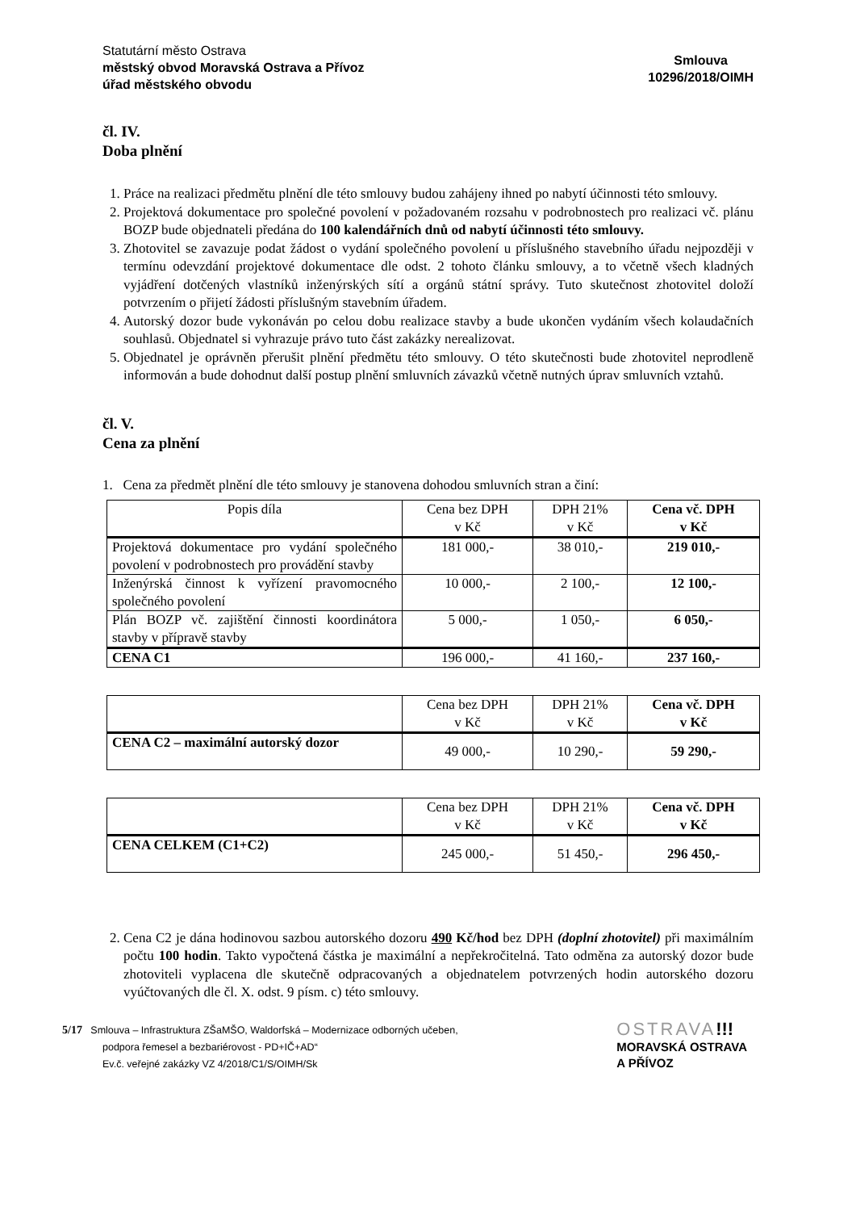Statutární město Ostrava
městský obvod Moravská Ostrava a Přívoz
úřad městského obvodu
Smlouva
10296/2018/OIMH
čl. IV.
Doba plnění
1. Práce na realizaci předmětu plnění dle této smlouvy budou zahájeny ihned po nabytí účinnosti této smlouvy.
2. Projektová dokumentace pro společné povolení v požadovaném rozsahu v podrobnostech pro realizaci vč. plánu BOZP bude objednateli předána do 100 kalendářních dnů od nabytí účinnosti této smlouvy.
3. Zhotovitel se zavazuje podat žádost o vydání společného povolení u příslušného stavebního úřadu nejpozději v termínu odevzdání projektové dokumentace dle odst. 2 tohoto článku smlouvy, a to včetně všech kladných vyjádření dotčených vlastníků inženýrských sítí a orgánů státní správy. Tuto skutečnost zhotovitel doloží potvrzením o přijetí žádosti příslušným stavebním úřadem.
4. Autorský dozor bude vykonáván po celou dobu realizace stavby a bude ukončen vydáním všech kolaudačních souhlasů. Objednatel si vyhrazuje právo tuto část zakázky nerealizovat.
5. Objednatel je oprávněn přerušit plnění předmětu této smlouvy. O této skutečnosti bude zhotovitel neprodleně informován a bude dohodnut další postup plnění smluvních závazků včetně nutných úprav smluvních vztahů.
čl. V.
Cena za plnění
1. Cena za předmět plnění dle této smlouvy je stanovena dohodou smluvních stran a činí:
| Popis díla | Cena bez DPH v Kč | DPH 21% v Kč | Cena vč. DPH v Kč |
| --- | --- | --- | --- |
| Projektová dokumentace pro vydání společného povolení v podrobnostech pro provádění stavby | 181 000,- | 38 010,- | 219 010,- |
| Inženýrská činnost k vyřízení pravomocného společného povolení | 10 000,- | 2 100,- | 12 100,- |
| Plán BOZP vč. zajištění činnosti koordinátora stavby v přípravě stavby | 5 000,- | 1 050,- | 6 050,- |
| CENA C1 | 196 000,- | 41 160,- | 237 160,- |
| | Cena bez DPH v Kč | DPH 21% v Kč | Cena vč. DPH v Kč |
| --- | --- | --- | --- |
| CENA C2 – maximální autorský dozor | 49 000,- | 10 290,- | 59 290,- |
| | Cena bez DPH v Kč | DPH 21% v Kč | Cena vč. DPH v Kč |
| --- | --- | --- | --- |
| CENA CELKEM (C1+C2) | 245 000,- | 51 450,- | 296 450,- |
2. Cena C2 je dána hodinovou sazbou autorského dozoru 490 Kč/hod bez DPH (doplní zhotovitel) při maximálním počtu 100 hodin. Takto vypočtená částka je maximální a nepřekročitelná. Tato odměna za autorský dozor bude zhotoviteli vyplacena dle skutečně odpracovaných a objednatelem potvrzených hodin autorského dozoru vyúčtovaných dle čl. X. odst. 9 písm. c) této smlouvy.
5/17 Smlouva – Infrastruktura ZŠaMŠO, Waldorfská – Modernizace odborných učeben,
podpora řemesel a bezbariérovost - PD+IČ+AD“
Ev.č. veřejné zakázky VZ 4/2018/C1/S/OIMH/Sk
OSTRAVA!!!
MORAVSKÁ OSTRAVA
A PŘÍVOZ